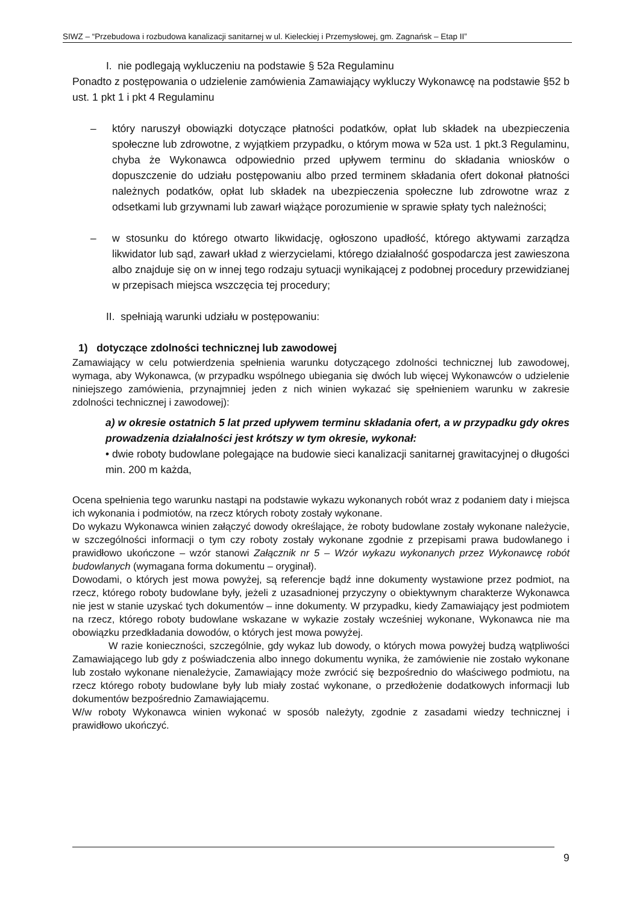SIWZ – “Przebudowa i rozbudowa kanalizacji sanitarnej w ul. Kieleckiej i Przemysłowej, gm. Zagnańsk – Etap II”
I. nie podlegają wykluczeniu na podstawie § 52a Regulaminu
Ponadto z postępowania o udzielenie zamówienia Zamawiający wykluczy Wykonawcę na podstawie §52 b ust. 1 pkt 1 i pkt 4 Regulaminu
– który naruszył obowiązki dotyczące płatności podatków, opłat lub składek na ubezpieczenia społeczne lub zdrowotne, z wyjątkiem przypadku, o którym mowa w 52a ust. 1 pkt.3 Regulaminu, chyba że Wykonawca odpowiednio przed upływem terminu do składania wniosków o dopuszczenie do udziału postępowaniu albo przed terminem składania ofert dokonał płatności należnych podatków, opłat lub składek na ubezpieczenia społeczne lub zdrowotne wraz z odsetkami lub grzywnami lub zawarł wiążące porozumienie w sprawie spłaty tych należności;
– w stosunku do którego otwarto likwidację, ogłoszono upadłość, którego aktywami zarządza likwidator lub sąd, zawarł układ z wierzycielami, którego działalność gospodarcza jest zawieszona albo znajduje się on w innej tego rodzaju sytuacji wynikającej z podobnej procedury przewidzianej w przepisach miejsca wszczęcia tej procedury;
II. spełniają warunki udziału w postępowaniu:
1) dotyczące zdolności technicznej lub zawodowej
Zamawiający w celu potwierdzenia spełnienia warunku dotyczącego zdolności technicznej lub zawodowej, wymaga, aby Wykonawca, (w przypadku wspólnego ubiegania się dwóch lub więcej Wykonawców o udzielenie niniejszego zamówienia, przynajmniej jeden z nich winien wykazać się spełnieniem warunku w zakresie zdolności technicznej i zawodowej):
a) w okresie ostatnich 5 lat przed upływem terminu składania ofert, a w przypadku gdy okres prowadzenia działalności jest krótszy w tym okresie, wykonał:
• dwie roboty budowlane polegające na budowie sieci kanalizacji sanitarnej grawitacyjnej o długości min. 200 m każda,
Ocena spełnienia tego warunku nastąpi na podstawie wykazu wykonanych robót wraz z podaniem daty i miejsca ich wykonania i podmiotów, na rzecz których roboty zostały wykonane.
Do wykazu Wykonawca winien załączyć dowody określające, że roboty budowlane zostały wykonane należycie, w szczególności informacji o tym czy roboty zostały wykonane zgodnie z przepisami prawa budowlanego i prawidłowo ukończone – wzór stanowi Załącznik nr 5 – Wzór wykazu wykonanych przez Wykonawcę robót budowlanych (wymagana forma dokumentu – oryginał).
Dowodami, o których jest mowa powyżej, są referencje bądź inne dokumenty wystawione przez podmiot, na rzecz, którego roboty budowlane były, jeżeli z uzasadnionej przyczyny o obiektywnym charakterze Wykonawca nie jest w stanie uzyskać tych dokumentów – inne dokumenty. W przypadku, kiedy Zamawiający jest podmiotem na rzecz, którego roboty budowlane wskazane w wykazie zostały wcześniej wykonane, Wykonawca nie ma obowiązku przedkładania dowodów, o których jest mowa powyżej.
W razie konieczności, szczególnie, gdy wykaz lub dowody, o których mowa powyżej budzą wątpliwości Zamawiającego lub gdy z poświadczenia albo innego dokumentu wynika, że zamówienie nie zostało wykonane lub zostało wykonane nienależycie, Zamawiający może zwrócić się bezpośrednio do właściwego podmiotu, na rzecz którego roboty budowlane były lub miały zostać wykonane, o przedłożenie dodatkowych informacji lub dokumentów bezpośrednio Zamawiającemu.
W/w roboty Wykonawca winien wykonać w sposób należyty, zgodnie z zasadami wiedzy technicznej i prawidłowo ukończyć.
9